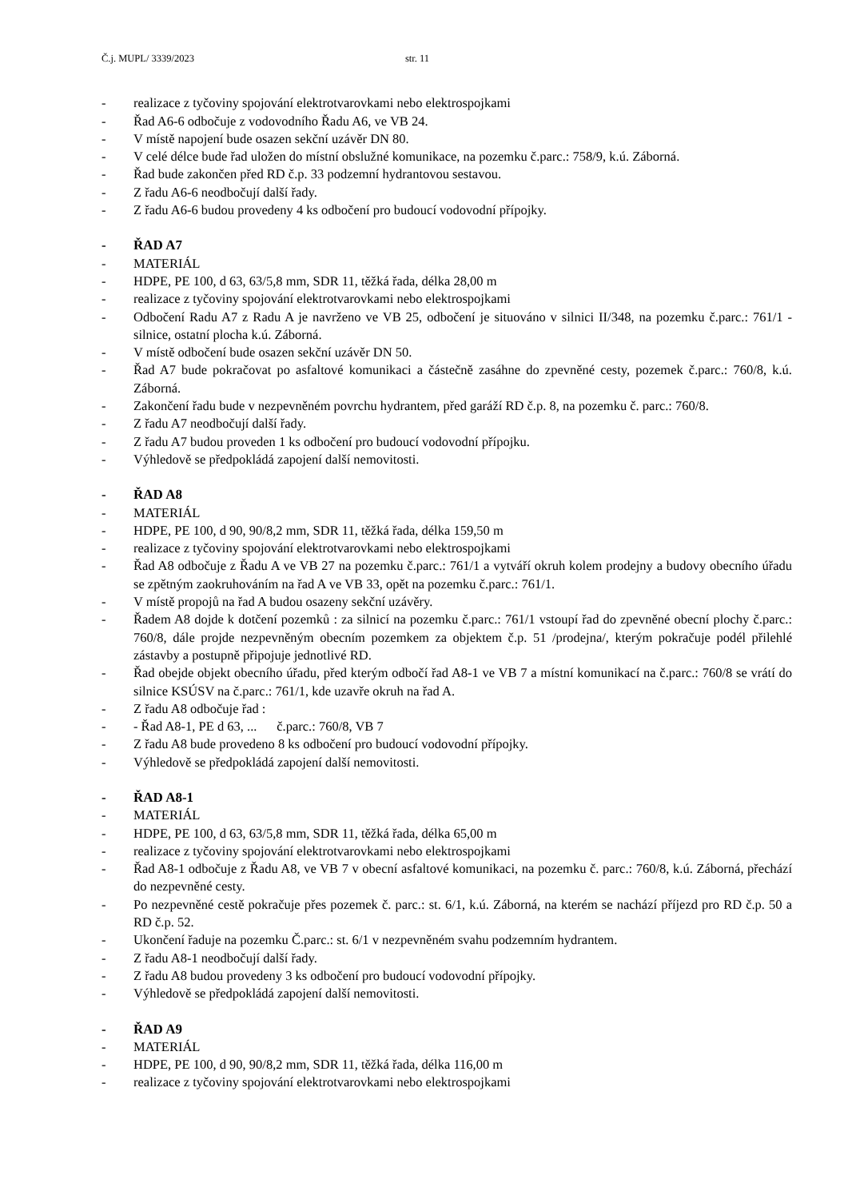Č.j. MUPL/ 3339/2023 str. 11
- realizace z tyčoviny spojování elektrotvarovkami nebo elektrospojkami
- Řad A6-6 odbočuje z vodovodního Řadu A6, ve VB 24.
- V místě napojení bude osazen sekční uzávěr DN 80.
- V celé délce bude řad uložen do místní obslužné komunikace, na pozemku č.parc.: 758/9, k.ú. Záborná.
- Řad bude zakončen před RD č.p. 33 podzemní hydrantovou sestavou.
- Z řadu A6-6 neodbočují další řady.
- Z řadu A6-6 budou provedeny 4 ks odbočení pro budoucí vodovodní přípojky.
- ŘAD A7
- MATERIÁL
- HDPE, PE 100, d 63, 63/5,8 mm, SDR 11, těžká řada, délka 28,00 m
- realizace z tyčoviny spojování elektrotvarovkami nebo elektrospojkami
- Odbočení Radu A7 z Radu A je navrženo ve VB 25, odbočení je situováno v silnici II/348, na pozemku č.parc.: 761/1 - silnice, ostatní plocha k.ú. Záborná.
- V místě odbočení bude osazen sekční uzávěr DN 50.
- Řad A7 bude pokračovat po asfaltové komunikaci a částečně zasáhne do zpevněné cesty, pozemek č.parc.: 760/8, k.ú. Záborná.
- Zakončení řadu bude v nezpevněném povrchu hydrantem, před garáží RD č.p. 8, na pozemku č. parc.: 760/8.
- Z řadu A7 neodbočují další řady.
- Z řadu A7 budou proveden 1 ks odbočení pro budoucí vodovodní přípojku.
- Výhledově se předpokládá zapojení další nemovitosti.
- ŘAD A8
- MATERIÁL
- HDPE, PE 100, d 90, 90/8,2 mm, SDR 11, těžká řada, délka 159,50 m
- realizace z tyčoviny spojování elektrotvarovkami nebo elektrospojkami
- Řad A8 odbočuje z Řadu A ve VB 27 na pozemku č.parc.: 761/1 a vytváří okruh kolem prodejny a budovy obecního úřadu se zpětným zaokruhováním na řad A ve VB 33, opět na pozemku č.parc.: 761/1.
- V místě propojů na řad A budou osazeny sekční uzávěry.
- Řadem A8 dojde k dotčení pozemků : za silnicí na pozemku č.parc.: 761/1 vstoupí řad do zpevněné obecní plochy č.parc.: 760/8, dále projde nezpevněným obecním pozemkem za objektem č.p. 51 /prodejna/, kterým pokračuje podél přilehlé zástavby a postupně připojuje jednotlivé RD.
- Řad obejde objekt obecního úřadu, před kterým odbočí řad A8-1 ve VB 7 a místní komunikací na č.parc.: 760/8 se vrátí do silnice KSÚSV na č.parc.: 761/1, kde uzavře okruh na řad A.
- Z řadu A8 odbočuje řad :
- - Řad A8-1, PE d 63, ... č.parc.: 760/8, VB 7
- Z řadu A8 bude provedeno 8 ks odbočení pro budoucí vodovodní přípojky.
- Výhledově se předpokládá zapojení další nemovitosti.
- ŘAD A8-1
- MATERIÁL
- HDPE, PE 100, d 63, 63/5,8 mm, SDR 11, těžká řada, délka 65,00 m
- realizace z tyčoviny spojování elektrotvarovkami nebo elektrospojkami
- Řad A8-1 odbočuje z Řadu A8, ve VB 7 v obecní asfaltové komunikaci, na pozemku č. parc.: 760/8, k.ú. Záborná, přechází do nezpevněné cesty.
- Po nezpevněné cestě pokračuje přes pozemek č. parc.: st. 6/1, k.ú. Záborná, na kterém se nachází příjezd pro RD č.p. 50 a RD č.p. 52.
- Ukončení řaduje na pozemku Č.parc.: st. 6/1 v nezpevněném svahu podzemním hydrantem.
- Z řadu A8-1 neodbočují další řady.
- Z řadu A8 budou provedeny 3 ks odbočení pro budoucí vodovodní přípojky.
- Výhledově se předpokládá zapojení další nemovitosti.
- ŘAD A9
- MATERIÁL
- HDPE, PE 100, d 90, 90/8,2 mm, SDR 11, těžká řada, délka 116,00 m
- realizace z tyčoviny spojování elektrotvarovkami nebo elektrospojkami